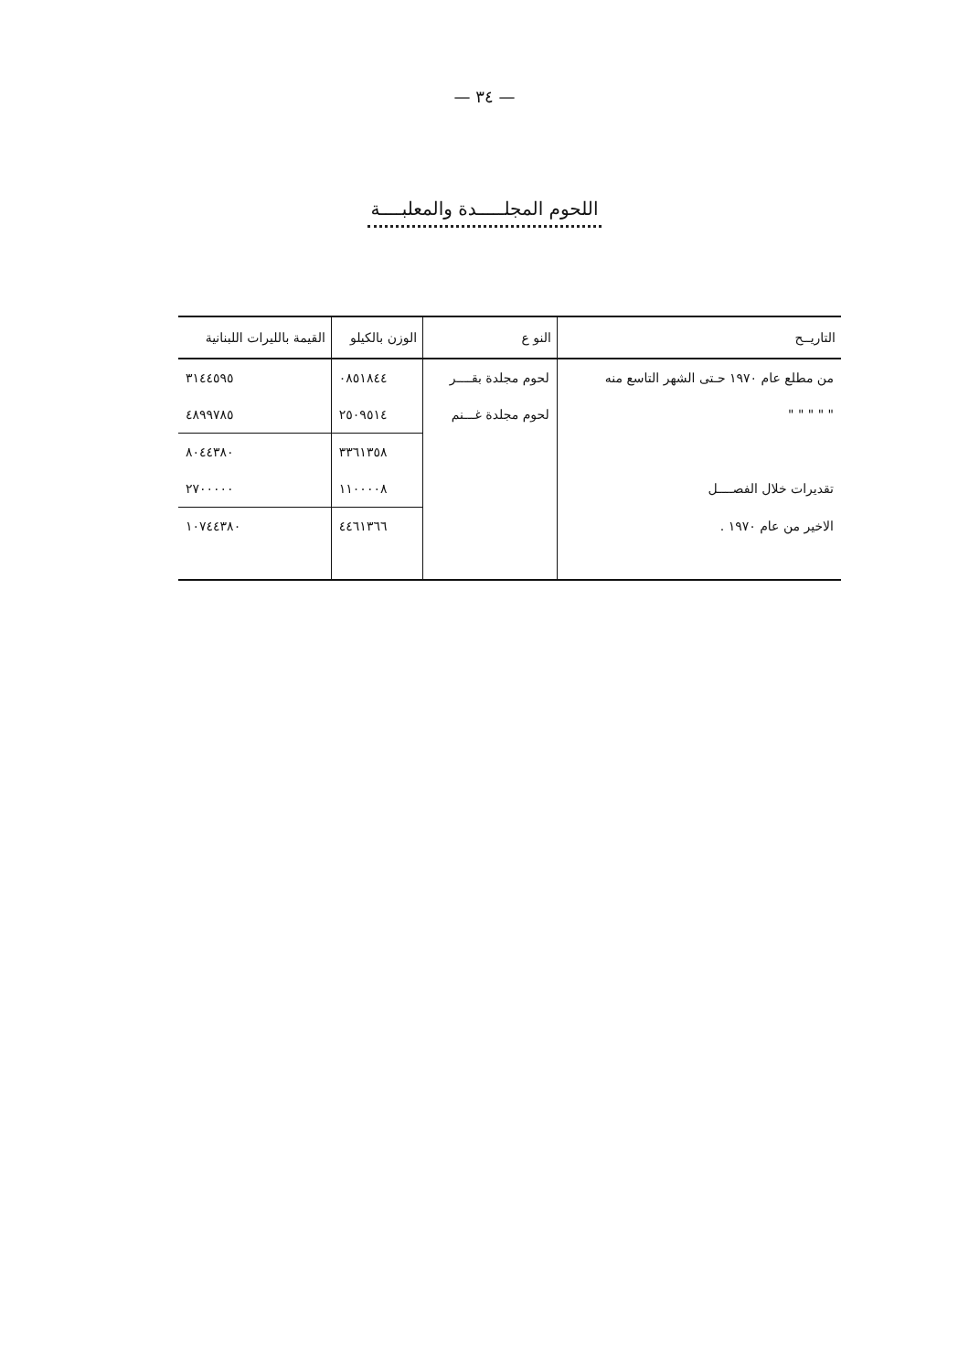— ٣٤ —
اللحوم المجلـــــدة والمعلبــــة
| التاريــح | النو ع | الوزن بالكيلو | القيمة بالليرات اللبنانية |
| --- | --- | --- | --- |
| من مطلع عام ١٩٧٠ حـتى الشهر التاسع منه | لحوم مجلدة بقــــر | ٠٨٥١٨٤٤ | ٣١٤٤٥٩٥ |
| " " " " " | لحوم مجلدة غـــنم | ٢٥٠٩٥١٤ | ٤٨٩٩٧٨٥ |
| | | ٣٣٦١٣٥٨ | ٨٠٤٤٣٨٠ |
| تقديرات خلال الفصــــل | | ١١٠٠٠٠٨ | ٢٧٠٠٠٠٠ |
| الاخير من عام ١٩٧٠ . | | ٤٤٦١٣٦٦ | ١٠٧٤٤٣٨٠ |